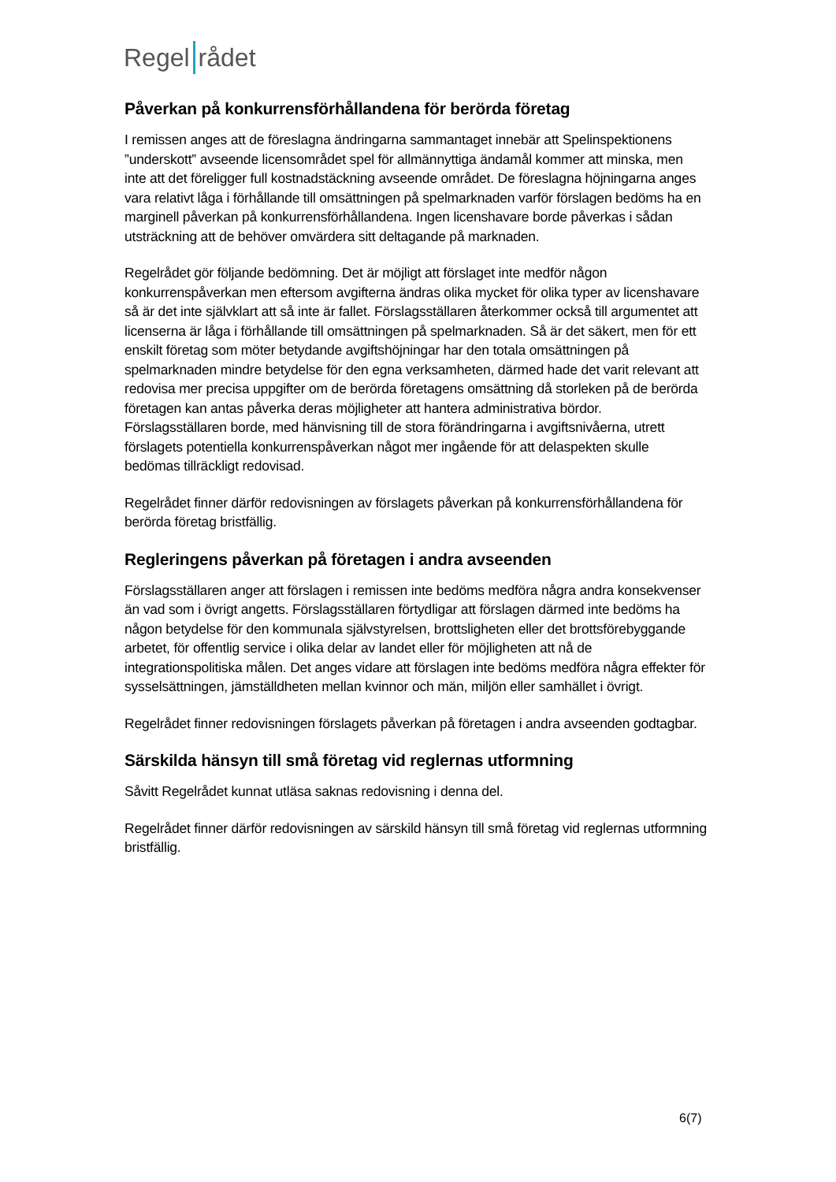Regel rådet
Påverkan på konkurrensförhållandena för berörda företag
I remissen anges att de föreslagna ändringarna sammantaget innebär att Spelinspektionens ”underskott” avseende licensområdet spel för allmännyttiga ändamål kommer att minska, men inte att det föreligger full kostnadstäckning avseende området. De föreslagna höjningarna anges vara relativt låga i förhållande till omsättningen på spelmarknaden varför förslagen bedöms ha en marginell påverkan på konkurrensförhållandena. Ingen licenshavare borde påverkas i sådan utsträckning att de behöver omvärdera sitt deltagande på marknaden.
Regelrådet gör följande bedömning. Det är möjligt att förslaget inte medför någon konkurrenspåverkan men eftersom avgifterna ändras olika mycket för olika typer av licenshavare så är det inte självklart att så inte är fallet. Förslagsställaren återkommer också till argumentet att licenserna är låga i förhållande till omsättningen på spelmarknaden. Så är det säkert, men för ett enskilt företag som möter betydande avgiftshöjningar har den totala omsättningen på spelmarknaden mindre betydelse för den egna verksamheten, därmed hade det varit relevant att redovisa mer precisa uppgifter om de berörda företagens omsättning då storleken på de berörda företagen kan antas påverka deras möjligheter att hantera administrativa bördor. Förslagsställaren borde, med hänvisning till de stora förändringarna i avgiftsnivåerna, utrett förslagets potentiella konkurrenspåverkan något mer ingående för att delaspekten skulle bedömas tillräckligt redovisad.
Regelrådet finner därför redovisningen av förslagets påverkan på konkurrensförhållandena för berörda företag bristfällig.
Regleringens påverkan på företagen i andra avseenden
Förslagsställaren anger att förslagen i remissen inte bedöms medföra några andra konsekvenser än vad som i övrigt angetts. Förslagsställaren förtydligar att förslagen därmed inte bedöms ha någon betydelse för den kommunala självstyrelsen, brottsligheten eller det brottsförebyggande arbetet, för offentlig service i olika delar av landet eller för möjligheten att nå de integrationspolitiska målen. Det anges vidare att förslagen inte bedöms medföra några effekter för sysselsättningen, jämställdheten mellan kvinnor och män, miljön eller samhället i övrigt.
Regelrådet finner redovisningen förslagets påverkan på företagen i andra avseenden godtagbar.
Särskilda hänsyn till små företag vid reglernas utformning
Såvitt Regelrådet kunnat utläsa saknas redovisning i denna del.
Regelrådet finner därför redovisningen av särskild hänsyn till små företag vid reglernas utformning bristfällig.
6(7)